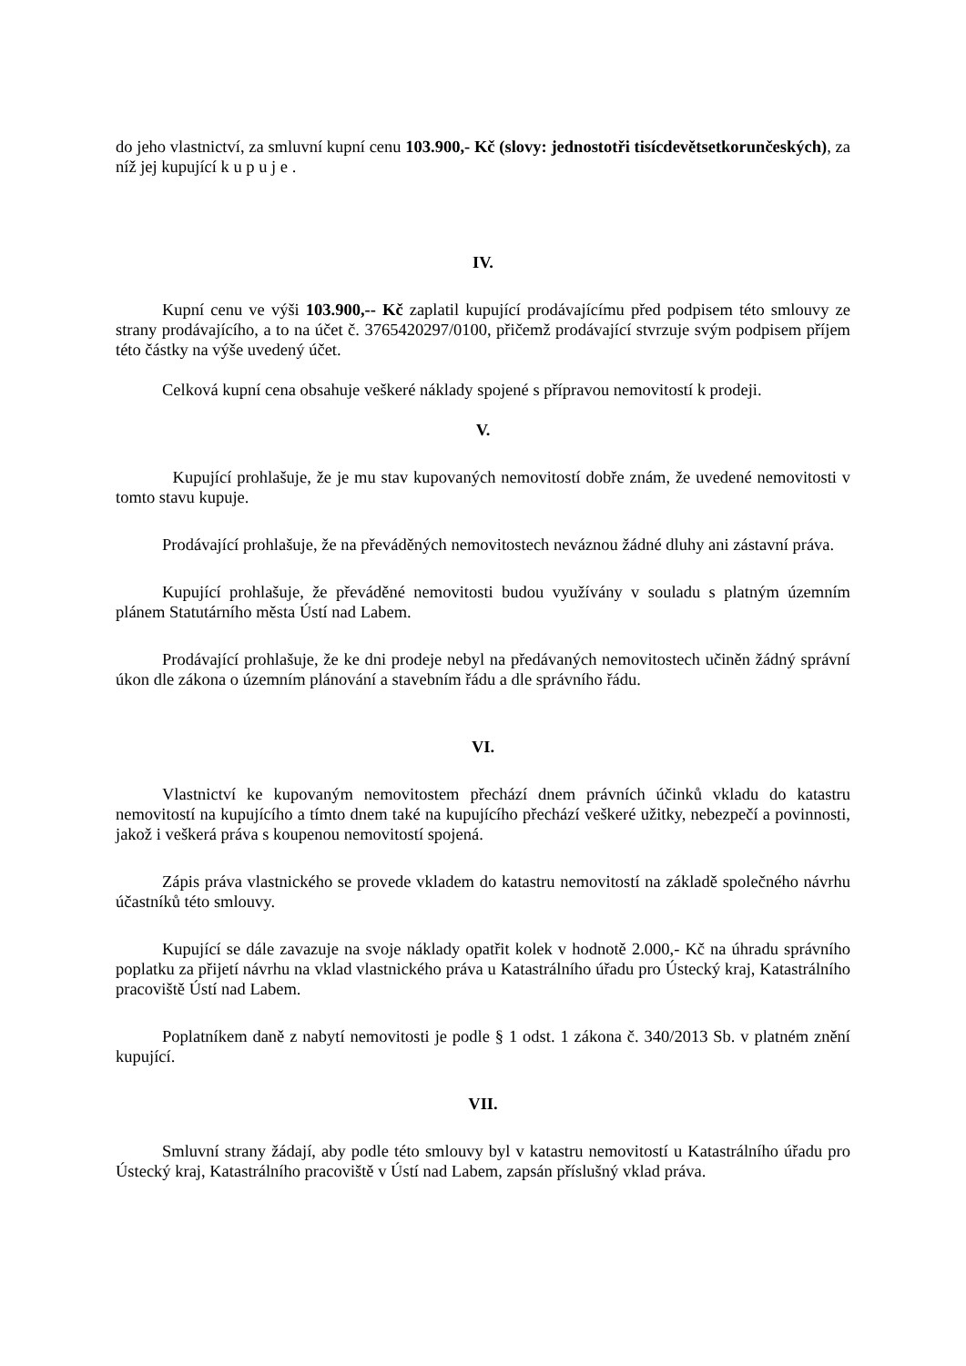do jeho vlastnictví, za smluvní kupní cenu 103.900,- Kč (slovy: jednostotři tisícdevětsetkorunčeských), za níž jej kupující k u p u j e .
IV.
Kupní cenu ve výši 103.900,-- Kč zaplatil kupující prodávajícímu před podpisem této smlouvy ze strany prodávajícího, a to na účet č. 3765420297/0100, přičemž prodávající stvrzuje svým podpisem příjem této částky na výše uvedený účet.
Celková kupní cena obsahuje veškeré náklady spojené s přípravou nemovitostí k prodeji.
V.
Kupující prohlašuje, že je mu stav kupovaných nemovitostí dobře znám, že uvedené nemovitosti v tomto stavu kupuje.
Prodávající prohlašuje, že na převáděných nemovitostech neváznou žádné dluhy ani zástavní práva.
Kupující prohlašuje, že převáděné nemovitosti budou využívány v souladu s platným územním plánem Statutárního města Ústí nad Labem.
Prodávající prohlašuje, že ke dni prodeje nebyl na předávaných nemovitostech učiněn žádný správní úkon dle zákona o územním plánování a stavebním řádu a dle správního řádu.
VI.
Vlastnictví ke kupovaným nemovitostem přechází dnem právních účinků vkladu do katastru nemovitostí na kupujícího a tímto dnem také na kupujícího přechází veškeré užitky, nebezpečí a povinnosti, jakož i veškerá práva s koupenou nemovitostí spojená.
Zápis práva vlastnického se provede vkladem do katastru nemovitostí na základě společného návrhu účastníků této smlouvy.
Kupující se dále zavazuje na svoje náklady opatřit kolek v hodnotě 2.000,- Kč na úhradu správního poplatku za přijetí návrhu na vklad vlastnického práva u Katastrálního úřadu pro Ústecký kraj, Katastrálního pracoviště Ústí nad Labem.
Poplatníkem daně z nabytí nemovitosti je podle § 1 odst. 1 zákona č. 340/2013 Sb. v platném znění kupující.
VII.
Smluvní strany žádají, aby podle této smlouvy byl v katastru nemovitostí u Katastrálního úřadu pro Ústecký kraj, Katastrálního pracoviště v Ústí nad Labem, zapsán příslušný vklad práva.